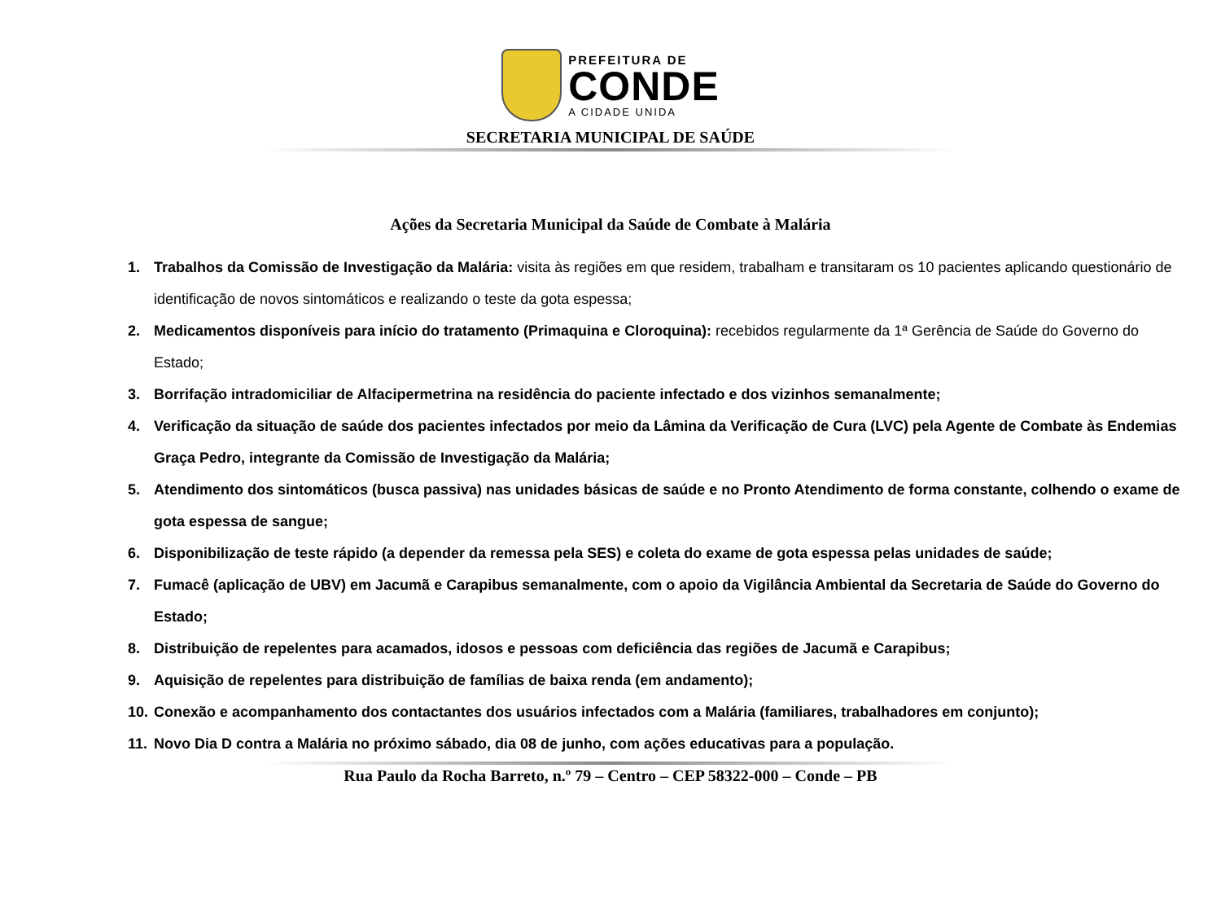PREFEITURA DE
CONDE
A CIDADE UNIDA
SECRETARIA MUNICIPAL DE SAÚDE
Ações da Secretaria Municipal da Saúde de Combate à Malária
1. Trabalhos da Comissão de Investigação da Malária: visita às regiões em que residem, trabalham e transitaram os 10 pacientes aplicando questionário de identificação de novos sintomáticos e realizando o teste da gota espessa;
2. Medicamentos disponíveis para início do tratamento (Primaquina e Cloroquina): recebidos regularmente da 1ª Gerência de Saúde do Governo do Estado;
3. Borrifação intradomiciliar de Alfacipermetrina na residência do paciente infectado e dos vizinhos semanalmente;
4. Verificação da situação de saúde dos pacientes infectados por meio da Lâmina da Verificação de Cura (LVC) pela Agente de Combate às Endemias Graça Pedro, integrante da Comissão de Investigação da Malária;
5. Atendimento dos sintomáticos (busca passiva) nas unidades básicas de saúde e no Pronto Atendimento de forma constante, colhendo o exame de gota espessa de sangue;
6. Disponibilização de teste rápido (a depender da remessa pela SES) e coleta do exame de gota espessa pelas unidades de saúde;
7. Fumacê (aplicação de UBV) em Jacumã e Carapibus semanalmente, com o apoio da Vigilância Ambiental da Secretaria de Saúde do Governo do Estado;
8. Distribuição de repelentes para acamados, idosos e pessoas com deficiência das regiões de Jacumã e Carapibus;
9. Aquisição de repelentes para distribuição de famílias de baixa renda (em andamento);
10. Conexão e acompanhamento dos contactantes dos usuários infectados com a Malária (familiares, trabalhadores em conjunto);
11. Novo Dia D contra a Malária no próximo sábado, dia 08 de junho, com ações educativas para a população.
Rua Paulo da Rocha Barreto, n.º 79 – Centro – CEP 58322-000 – Conde – PB